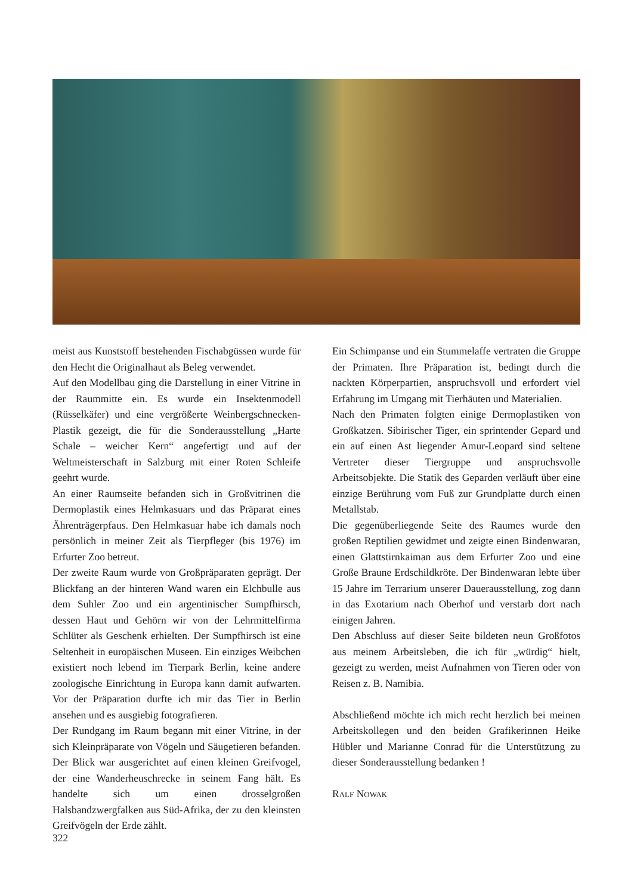meist aus Kunststoff bestehenden Fischabgüssen wurde für den Hecht die Originalhaut als Beleg verwendet.
Auf den Modellbau ging die Darstellung in einer Vitrine in der Raummitte ein. Es wurde ein Insektenmodell (Rüsselkäfer) und eine vergrößerte Weinbergschnecken-Plastik gezeigt, die für die Sonderausstellung „Harte Schale – weicher Kern“ angefertigt und auf der Weltmeisterschaft in Salzburg mit einer Roten Schleife geehrt wurde.
An einer Raumseite befanden sich in Großvitrinen die Dermoplastik eines Helmkasuars und das Präparat eines Ährenträgerpfaus. Den Helmkasuar habe ich damals noch persönlich in meiner Zeit als Tierpfleger (bis 1976) im Erfurter Zoo betreut.
Der zweite Raum wurde von Großpräparaten geprägt. Der Blickfang an der hinteren Wand waren ein Elchbulle aus dem Suhler Zoo und ein argentinischer Sumpfhirsch, dessen Haut und Gehörn wir von der Lehrmittelfirma Schlüter als Geschenk erhielten. Der Sumpfhirsch ist eine Seltenheit in europäischen Museen. Ein einziges Weibchen existiert noch lebend im Tierpark Berlin, keine andere zoologische Einrichtung in Europa kann damit aufwarten. Vor der Präparation durfte ich mir das Tier in Berlin ansehen und es ausgiebig fotografieren.
Der Rundgang im Raum begann mit einer Vitrine, in der sich Kleinpräparate von Vögeln und Säugetieren befanden. Der Blick war ausgerichtet auf einen kleinen Greifvogel, der eine Wanderheuschrecke in seinem Fang hält. Es handelte sich um einen drosselgroßen Halsbandzwergfalken aus Süd-Afrika, der zu den kleinsten Greifvögeln der Erde zählt.
Ein Schimpanse und ein Stummelaffe vertraten die Gruppe der Primaten. Ihre Präparation ist, bedingt durch die nackten Körperpartien, anspruchsvoll und erfordert viel Erfahrung im Umgang mit Tierhäuten und Materialien.
Nach den Primaten folgten einige Dermoplastiken von Großkatzen. Sibirischer Tiger, ein sprintender Gepard und ein auf einen Ast liegender Amur-Leopard sind seltene Vertreter dieser Tiergruppe und anspruchsvolle Arbeitsobjekte. Die Statik des Geparden verläuft über eine einzige Berührung vom Fuß zur Grundplatte durch einen Metallstab.
Die gegenüberliegende Seite des Raumes wurde den großen Reptilien gewidmet und zeigte einen Bindenwaran, einen Glattstirnkaiman aus dem Erfurter Zoo und eine Große Braune Erdschildkröte. Der Bindenwaran lebte über 15 Jahre im Terrarium unserer Dauerausstellung, zog dann in das Exotarium nach Oberhof und verstarb dort nach einigen Jahren.
Den Abschluss auf dieser Seite bildeten neun Großfotos aus meinem Arbeitsleben, die ich für „würdig“ hielt, gezeigt zu werden, meist Aufnahmen von Tieren oder von Reisen z. B. Namibia.
Abschließend möchte ich mich recht herzlich bei meinen Arbeitskollegen und den beiden Grafikerinnen Heike Hübler und Marianne Conrad für die Unterstützung zu dieser Sonderausstellung bedanken !
RALF NOWAK
322